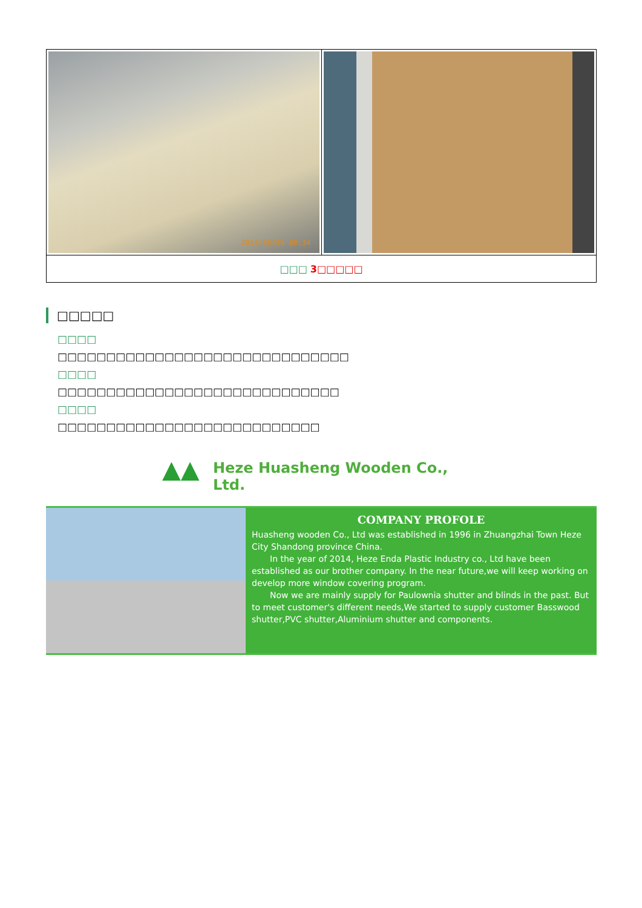| 2014/06/09 08:34 | |
| □□□ 3□□□□□ | |
□□□□□
□□□□
□□□□□□□□□□□□□□□□□□□□□□□□□□□□□□
□□□□
□□□□□□□□□□□□□□□□□□□□□□□□□□□□□
□□□□
□□□□□□□□□□□□□□□□□□□□□□□□□□□
▲▲
Heze Huasheng Wooden Co., Ltd.
COMPANY PROFOLE
Huasheng wooden Co., Ltd was established in 1996 in Zhuangzhai Town Heze City Shandong province China.
In the year of 2014, Heze Enda Plastic Industry co., Ltd have been established as our brother company. In the near future,we will keep working on develop more window covering program.
Now we are mainly supply for Paulownia shutter and blinds in the past. But to meet customer's different needs,We started to supply customer Basswood shutter,PVC shutter,Aluminium shutter and components.